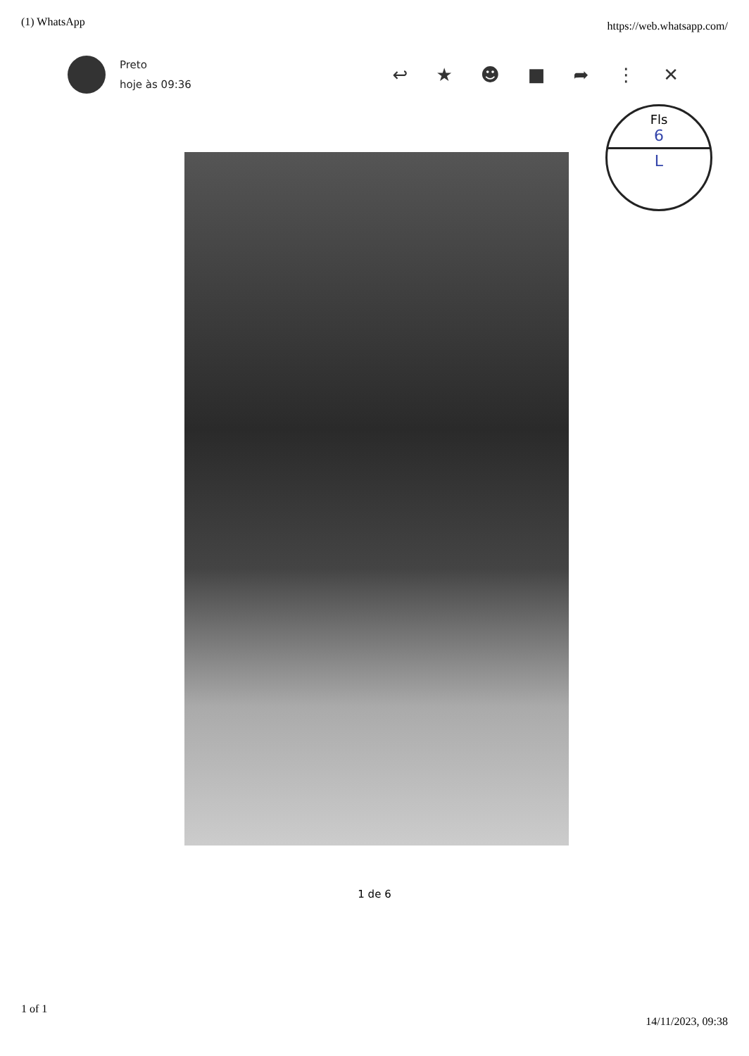(1) WhatsApp https://web.whatsapp.com/
Preto
hoje às 09:36
↩ ★ ☻ ■ ➦ ⋮ ✕
Fls
6
L
1 de 6
1 of 1 14/11/2023, 09:38